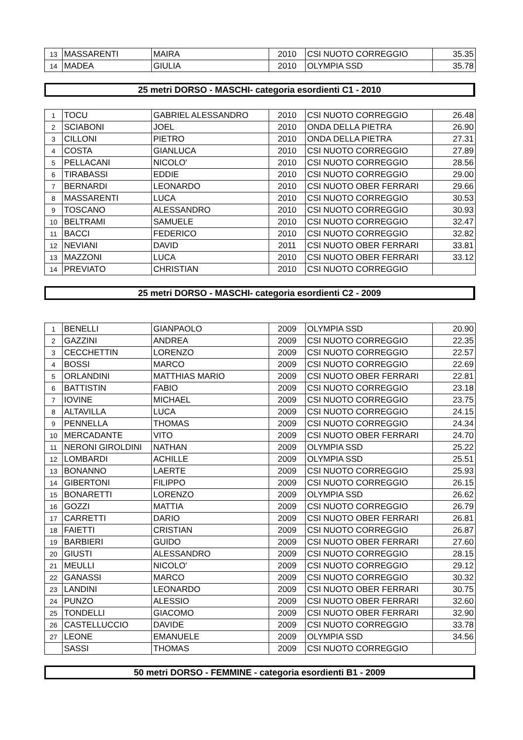| 13 | MASSARENTI | MAIRA | 2010 | CSI NUOTO CORREGGIO | 35.35 |
| 14 | MADEA | GIULIA | 2010 | OLYMPIA SSD | 35.78 |
25 metri DORSO - MASCHI- categoria esordienti C1 - 2010
| 1 | TOCU | GABRIEL ALESSANDRO | 2010 | CSI NUOTO CORREGGIO | 26.48 |
| 2 | SCIABONI | JOEL | 2010 | ONDA DELLA PIETRA | 26.90 |
| 3 | CILLONI | PIETRO | 2010 | ONDA DELLA PIETRA | 27.31 |
| 4 | COSTA | GIANLUCA | 2010 | CSI NUOTO CORREGGIO | 27.89 |
| 5 | PELLACANI | NICOLO' | 2010 | CSI NUOTO CORREGGIO | 28.56 |
| 6 | TIRABASSI | EDDIE | 2010 | CSI NUOTO CORREGGIO | 29.00 |
| 7 | BERNARDI | LEONARDO | 2010 | CSI NUOTO OBER FERRARI | 29.66 |
| 8 | MASSARENTI | LUCA | 2010 | CSI NUOTO CORREGGIO | 30.53 |
| 9 | TOSCANO | ALESSANDRO | 2010 | CSI NUOTO CORREGGIO | 30.93 |
| 10 | BELTRAMI | SAMUELE | 2010 | CSI NUOTO CORREGGIO | 32.47 |
| 11 | BACCI | FEDERICO | 2010 | CSI NUOTO CORREGGIO | 32.82 |
| 12 | NEVIANI | DAVID | 2011 | CSI NUOTO OBER FERRARI | 33.81 |
| 13 | MAZZONI | LUCA | 2010 | CSI NUOTO OBER FERRARI | 33.12 |
| 14 | PREVIATO | CHRISTIAN | 2010 | CSI NUOTO CORREGGIO | |
25 metri DORSO - MASCHI- categoria esordienti C2 - 2009
| 1 | BENELLI | GIANPAOLO | 2009 | OLYMPIA SSD | 20.90 |
| 2 | GAZZINI | ANDREA | 2009 | CSI NUOTO CORREGGIO | 22.35 |
| 3 | CECCHETTIN | LORENZO | 2009 | CSI NUOTO CORREGGIO | 22.57 |
| 4 | BOSSI | MARCO | 2009 | CSI NUOTO CORREGGIO | 22.69 |
| 5 | ORLANDINI | MATTHIAS MARIO | 2009 | CSI NUOTO OBER FERRARI | 22.81 |
| 6 | BATTISTIN | FABIO | 2009 | CSI NUOTO CORREGGIO | 23.18 |
| 7 | IOVINE | MICHAEL | 2009 | CSI NUOTO CORREGGIO | 23.75 |
| 8 | ALTAVILLA | LUCA | 2009 | CSI NUOTO CORREGGIO | 24.15 |
| 9 | PENNELLA | THOMAS | 2009 | CSI NUOTO CORREGGIO | 24.34 |
| 10 | MERCADANTE | VITO | 2009 | CSI NUOTO OBER FERRARI | 24.70 |
| 11 | NERONI GIROLDINI | NATHAN | 2009 | OLYMPIA SSD | 25.22 |
| 12 | LOMBARDI | ACHILLE | 2009 | OLYMPIA SSD | 25.51 |
| 13 | BONANNO | LAERTE | 2009 | CSI NUOTO CORREGGIO | 25.93 |
| 14 | GIBERTONI | FILIPPO | 2009 | CSI NUOTO CORREGGIO | 26.15 |
| 15 | BONARETTI | LORENZO | 2009 | OLYMPIA SSD | 26.62 |
| 16 | GOZZI | MATTIA | 2009 | CSI NUOTO CORREGGIO | 26.79 |
| 17 | CARRETTI | DARIO | 2009 | CSI NUOTO OBER FERRARI | 26.81 |
| 18 | FAIETTI | CRISTIAN | 2009 | CSI NUOTO CORREGGIO | 26.87 |
| 19 | BARBIERI | GUIDO | 2009 | CSI NUOTO OBER FERRARI | 27.60 |
| 20 | GIUSTI | ALESSANDRO | 2009 | CSI NUOTO CORREGGIO | 28.15 |
| 21 | MEULLI | NICOLO' | 2009 | CSI NUOTO CORREGGIO | 29.12 |
| 22 | GANASSI | MARCO | 2009 | CSI NUOTO CORREGGIO | 30.32 |
| 23 | LANDINI | LEONARDO | 2009 | CSI NUOTO OBER FERRARI | 30.75 |
| 24 | PUNZO | ALESSIO | 2009 | CSI NUOTO OBER FERRARI | 32.60 |
| 25 | TONDELLI | GIACOMO | 2009 | CSI NUOTO OBER FERRARI | 32.90 |
| 26 | CASTELLUCCIO | DAVIDE | 2009 | CSI NUOTO CORREGGIO | 33.78 |
| 27 | LEONE | EMANUELE | 2009 | OLYMPIA SSD | 34.56 |
| | SASSI | THOMAS | 2009 | CSI NUOTO CORREGGIO | |
50 metri DORSO - FEMMINE - categoria esordienti B1 - 2009